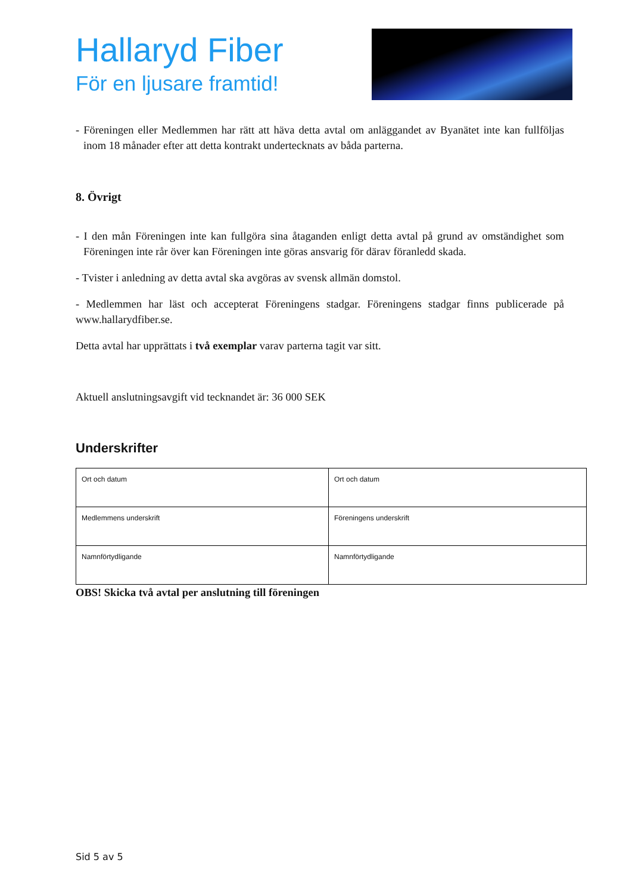Hallaryd Fiber
För en ljusare framtid!
- Föreningen eller Medlemmen har rätt att häva detta avtal om anläggandet av Byanätet inte kan fullföljas inom 18 månader efter att detta kontrakt undertecknats av båda parterna.
8. Övrigt
- I den mån Föreningen inte kan fullgöra sina åtaganden enligt detta avtal på grund av omständighet som Föreningen inte rår över kan Föreningen inte göras ansvarig för därav föranledd skada.
- Tvister i anledning av detta avtal ska avgöras av svensk allmän domstol.
- Medlemmen har läst och accepterat Föreningens stadgar. Föreningens stadgar finns publicerade på www.hallarydfiber.se.
Detta avtal har upprättats i två exemplar varav parterna tagit var sitt.
Aktuell anslutningsavgift vid tecknandet är: 36 000 SEK
Underskrifter
| Ort och datum | Ort och datum |
| Medlemmens underskrift | Föreningens underskrift |
| Namnförtydligande | Namnförtydligande |
OBS! Skicka två avtal per anslutning till föreningen
Sid 5 av 5